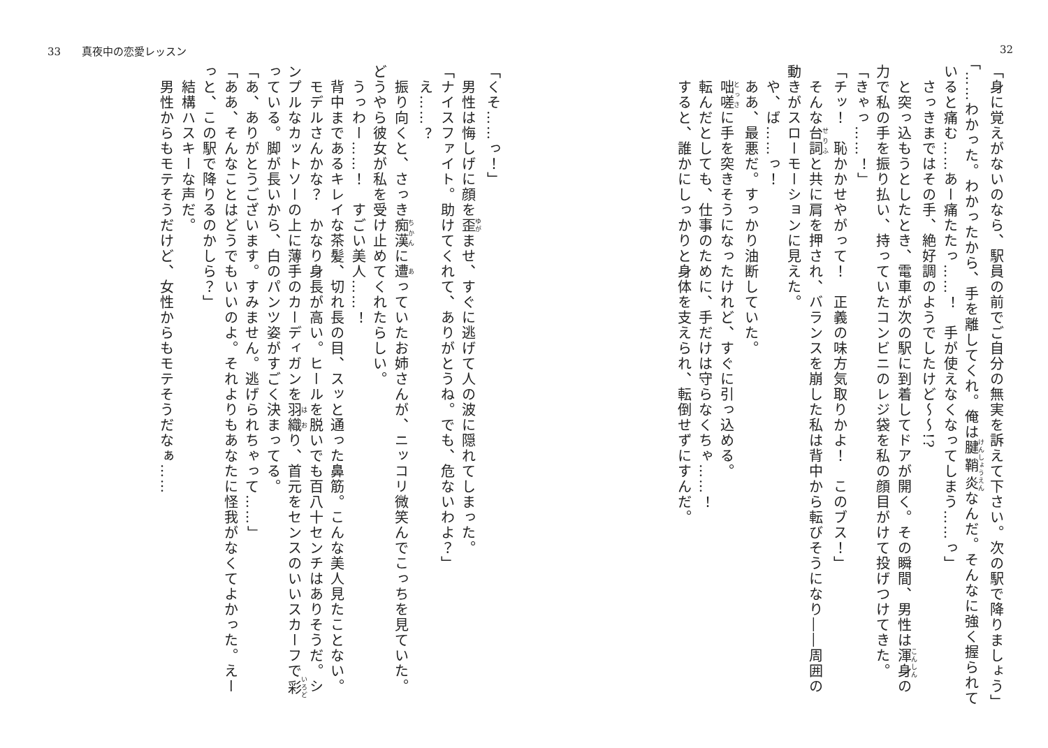33　　真夜中の恋愛レッスン 32
「身に覚えがないのなら、駅員の前でご自分の無実を訴えて下さい。次の駅で降りましょう」
「……わかった。わかったから、手を離してくれ。俺は腱鞘炎なんだ。そんなに強く握られていると痛む……あー痛たたっ……！　手が使えなくなってしまう……っ」
　さっきまではその手、絶好調のようでしたけど〜〜!?
　と突っ込もうとしたとき、電車が次の駅に到着してドアが開く。その瞬間、男性は渾身の力で私の手を振り払い、持っていたコンビニのレジ袋を私の顔目がけて投げつけてきた。
「きゃっ……！」
「チッ！　恥かかせやがって！　正義の味方気取りかよ！　このブス！」
　そんな台詞と共に肩を押され、バランスを崩した私は背中から転びそうになり――周囲の動きがスローモーションに見えた。
　や、ば……っ！
　ああ、最悪だ。すっかり油断していた。
　咄嗟に手を突きそうになったけれど、すぐに引っ込める。
　転んだとしても、仕事のために、手だけは守らなくちゃ……！
　すると、誰かにしっかりと身体を支えられ、転倒せずにすんだ。
「くそ……っ！」
　男性は悔しげに顔を歪ませ、すぐに逃げて人の波に隠れてしまった。
「ナイスファイト。助けてくれて、ありがとうね。でも、危ないわよ？」
　え……？
　振り向くと、さっき痴漢に遭っていたお姉さんが、ニッコリ微笑んでこっちを見ていた。どうやら彼女が私を受け止めてくれたらしい。
　うっわー……！　すごい美人……！
　背中まであるキレイな茶髪、切れ長の目、スッと通った鼻筋。こんな美人見たことない。
　モデルさんかな？　かなり身長が高い。ヒールを脱いでも百八十センチはありそうだ。シンプルなカットソーの上に薄手のカーディガンを羽織り、首元をセンスのいいスカーフで彩っている。脚が長いから、白のパンツ姿がすごく決まってる。
「あ、ありがとうございます。すみません。逃げられちゃって……」
「ああ、そんなことはどうでもいいのよ。それよりもあなたに怪我がなくてよかった。えーっと、この駅で降りるのかしら？」
　結構ハスキーな声だ。
　男性からもモテそうだけど、女性からもモテそうだなぁ……